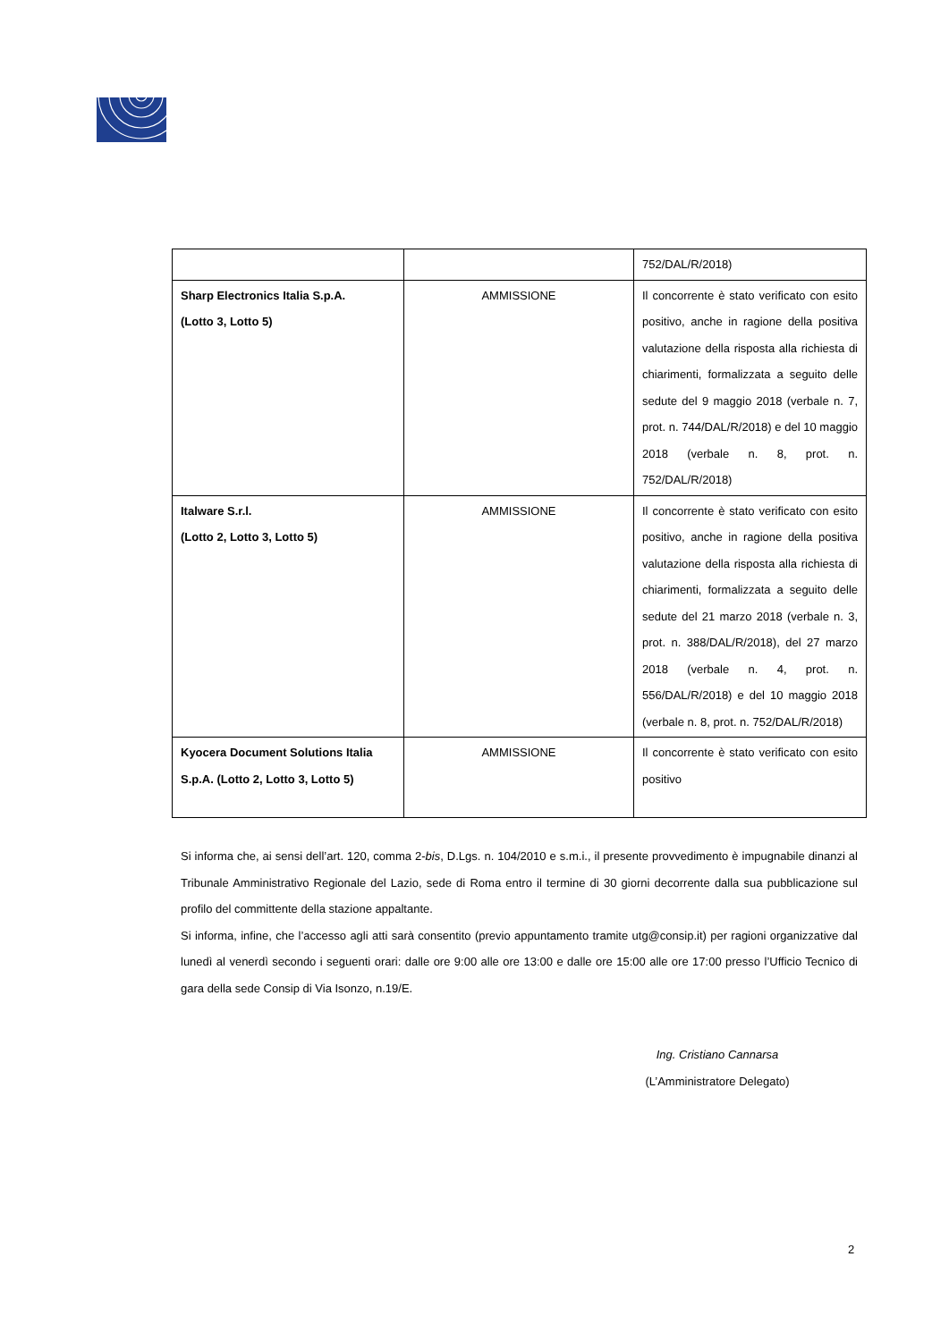| | | 752/DAL/R/2018) |
| Sharp Electronics Italia S.p.A. (Lotto 3, Lotto 5) | AMMISSIONE | Il concorrente è stato verificato con esito positivo, anche in ragione della positiva valutazione della risposta alla richiesta di chiarimenti, formalizzata a seguito delle sedute del 9 maggio 2018 (verbale n. 7, prot. n. 744/DAL/R/2018) e del 10 maggio 2018 (verbale n. 8, prot. n. 752/DAL/R/2018) |
| Italware S.r.l. (Lotto 2, Lotto 3, Lotto 5) | AMMISSIONE | Il concorrente è stato verificato con esito positivo, anche in ragione della positiva valutazione della risposta alla richiesta di chiarimenti, formalizzata a seguito delle sedute del 21 marzo 2018 (verbale n. 3, prot. n. 388/DAL/R/2018), del 27 marzo 2018 (verbale n. 4, prot. n. 556/DAL/R/2018) e del 10 maggio 2018 (verbale n. 8, prot. n. 752/DAL/R/2018) |
| Kyocera Document Solutions Italia S.p.A. (Lotto 2, Lotto 3, Lotto 5) | AMMISSIONE | Il concorrente è stato verificato con esito positivo |
Si informa che, ai sensi dell’art. 120, comma 2-bis, D.Lgs. n. 104/2010 e s.m.i., il presente provvedimento è impugnabile dinanzi al Tribunale Amministrativo Regionale del Lazio, sede di Roma entro il termine di 30 giorni decorrente dalla sua pubblicazione sul profilo del committente della stazione appaltante.
Si informa, infine, che l’accesso agli atti sarà consentito (previo appuntamento tramite utg@consip.it) per ragioni organizzative dal lunedì al venerdì secondo i seguenti orari: dalle ore 9:00 alle ore 13:00 e dalle ore 15:00 alle ore 17:00 presso l’Ufficio Tecnico di gara della sede Consip di Via Isonzo, n.19/E.
Ing. Cristiano Cannarsa
(L’Amministratore Delegato)
2